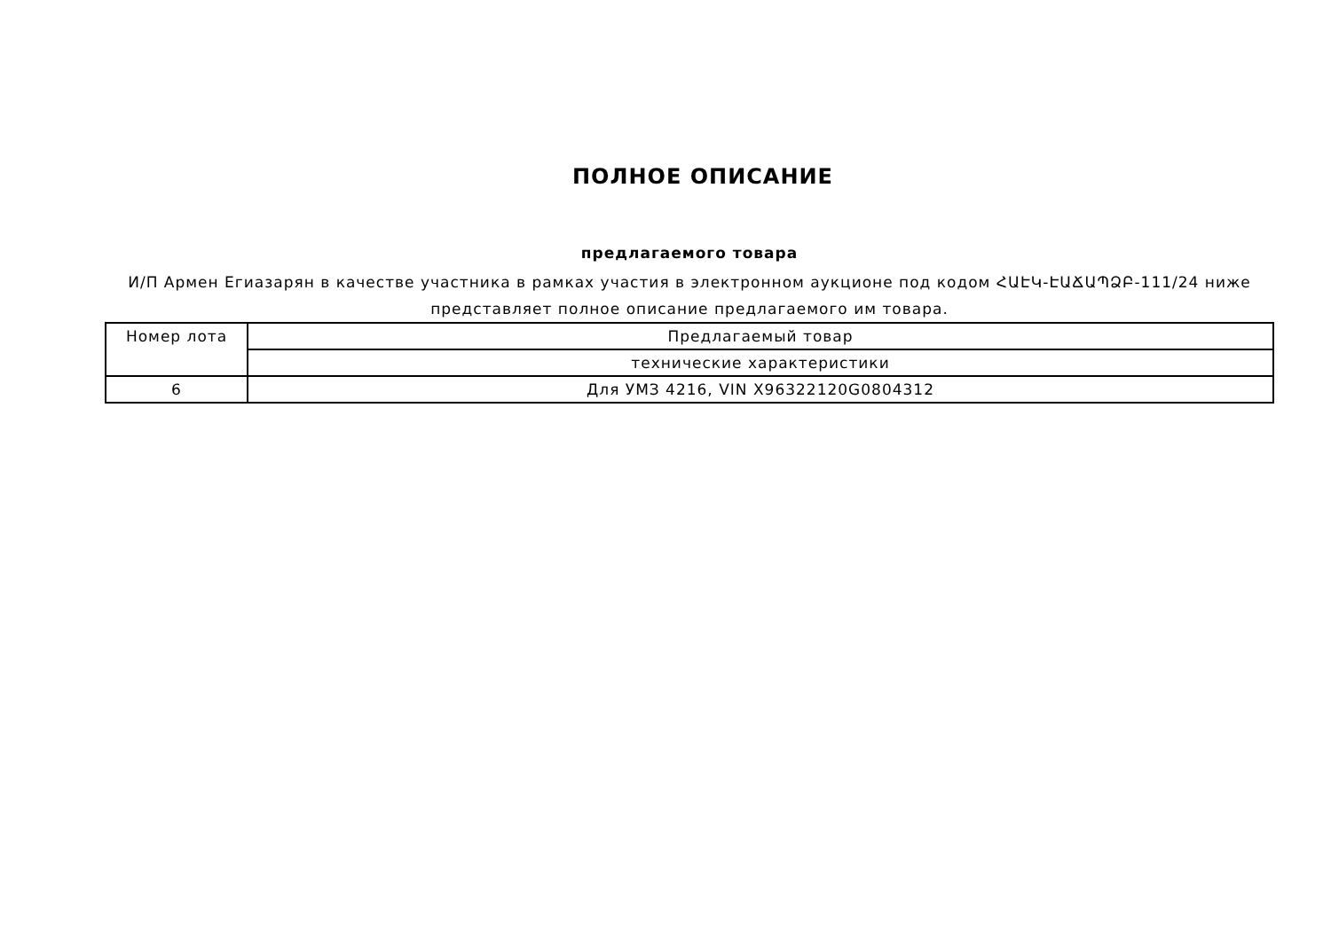ПОЛНОЕ ОПИСАНИЕ
предлагаемого товара
И/П Армен Егиазарян в качестве участника в рамках участия в электронном аукционе под кодом ՀԱԷԿ-ԷԱՃԱՊՁԲ-111/24 ниже представляет полное описание предлагаемого им товара.
| Номер лота | Предлагаемый товар |
| | технические характеристики |
| 6 | Для УМЗ 4216, VIN X96322120G0804312 |